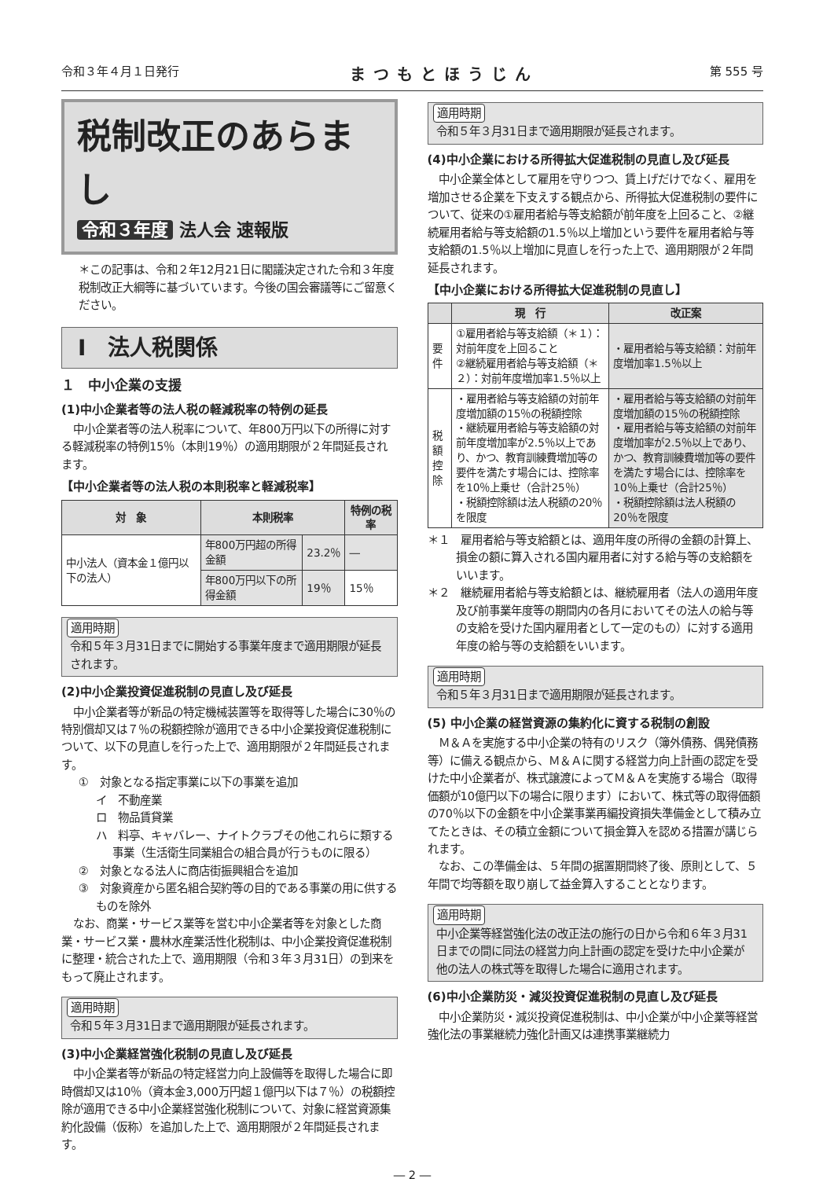令和３年４月１日発行 まつもとほうじん 第 555 号
税制改正のあらまし
令和３年度 法人会 速報版
＊この記事は、令和２年12月21日に閣議決定された令和３年度税制改正大綱等に基づいています。今後の国会審議等にご留意ください。
Ⅰ　法人税関係
１　中小企業の支援
(1)中小企業者等の法人税の軽減税率の特例の延長
中小企業者等の法人税率について、年800万円以下の所得に対する軽減税率の特例15％（本則19％）の適用期限が２年間延長されます。
【中小企業者等の法人税の本則税率と軽減税率】
| 対 象 | 本則税率 | | 特例の税率 |
| --- | --- | --- | --- |
| 中小法人（資本金１億円以下の法人） | 年800万円超の所得金額 | 23.2％ | ― |
| | 年800万円以下の所得金額 | 19％ | 15％ |
適用時期
令和５年３月31日までに開始する事業年度まで適用期限が延長されます。
(2)中小企業投資促進税制の見直し及び延長
中小企業者等が新品の特定機械装置等を取得等した場合に30％の特別償却又は７％の税額控除が適用できる中小企業投資促進税制について、以下の見直しを行った上で、適用期限が２年間延長されます。
①　対象となる指定事業に以下の事業を追加
イ　不動産業
ロ　物品賃貸業
ハ　料亭、キャバレー、ナイトクラブその他これらに類する事業（生活衛生同業組合の組合員が行うものに限る）
②　対象となる法人に商店街振興組合を追加
③　対象資産から匿名組合契約等の目的である事業の用に供するものを除外
なお、商業・サービス業等を営む中小企業者等を対象とした商業・サービス業・農林水産業活性化税制は、中小企業投資促進税制に整理・統合された上で、適用期限（令和３年３月31日）の到来をもって廃止されます。
適用時期
令和５年３月31日まで適用期限が延長されます。
(3)中小企業経営強化税制の見直し及び延長
中小企業者等が新品の特定経営力向上設備等を取得した場合に即時償却又は10％（資本金3,000万円超１億円以下は７％）の税額控除が適用できる中小企業経営強化税制について、対象に経営資源集約化設備（仮称）を追加した上で、適用期限が２年間延長されます。
適用時期
令和５年３月31日まで適用期限が延長されます。
(4)中小企業における所得拡大促進税制の見直し及び延長
中小企業全体として雇用を守りつつ、賃上げだけでなく、雇用を増加させる企業を下支えする観点から、所得拡大促進税制の要件について、従来の①雇用者給与等支給額が前年度を上回ること、②継続雇用者給与等支給額の1.5％以上増加という要件を雇用者給与等支給額の1.5％以上増加に見直しを行った上で、適用期限が２年間延長されます。
【中小企業における所得拡大促進税制の見直し】
| | 現 行 | 改正案 |
| --- | --- | --- |
| 要件 | ①雇用者給与等支給額（＊１）：対前年度を上回ること ②継続雇用者給与等支給額（＊２）：対前年度増加率1.5％以上 | ・雇用者給与等支給額：対前年度増加率1.5％以上 |
| 税額控除 | ・雇用者給与等支給額の対前年度増加額の15％の税額控除 ・継続雇用者給与等支給額の対前年度増加率が2.5％以上であり、かつ、教育訓練費増加等の要件を満たす場合には、控除率を10％上乗せ（合計25％） ・税額控除額は法人税額の20％を限度 | ・雇用者給与等支給額の対前年度増加額の15％の税額控除 ・雇用者給与等支給額の対前年度増加率が2.5％以上であり、かつ、教育訓練費増加等の要件を満たす場合には、控除率を10％上乗せ（合計25％） ・税額控除額は法人税額の20％を限度 |
＊１　雇用者給与等支給額とは、適用年度の所得の金額の計算上、損金の額に算入される国内雇用者に対する給与等の支給額をいいます。
＊２　継続雇用者給与等支給額とは、継続雇用者（法人の適用年度及び前事業年度等の期間内の各月においてその法人の給与等の支給を受けた国内雇用者として一定のもの）に対する適用年度の給与等の支給額をいいます。
適用時期
令和５年３月31日まで適用期限が延長されます。
(5) 中小企業の経営資源の集約化に資する税制の創設
Ｍ＆Ａを実施する中小企業の特有のリスク（簿外債務、偶発債務等）に備える観点から、Ｍ＆Ａに関する経営力向上計画の認定を受けた中小企業者が、株式譲渡によってＭ＆Ａを実施する場合（取得価額が10億円以下の場合に限ります）において、株式等の取得価額の70％以下の金額を中小企業事業再編投資損失準備金として積み立てたときは、その積立金額について損金算入を認める措置が講じられます。
なお、この準備金は、５年間の据置期間終了後、原則として、５年間で均等額を取り崩して益金算入することとなります。
適用時期
中小企業等経営強化法の改正法の施行の日から令和６年３月31日までの間に同法の経営力向上計画の認定を受けた中小企業が他の法人の株式等を取得した場合に適用されます。
(6)中小企業防災・減災投資促進税制の見直し及び延長
中小企業防災・減災投資促進税制は、中小企業が中小企業等経営強化法の事業継続力強化計画又は連携事業継続力
― 2 ―